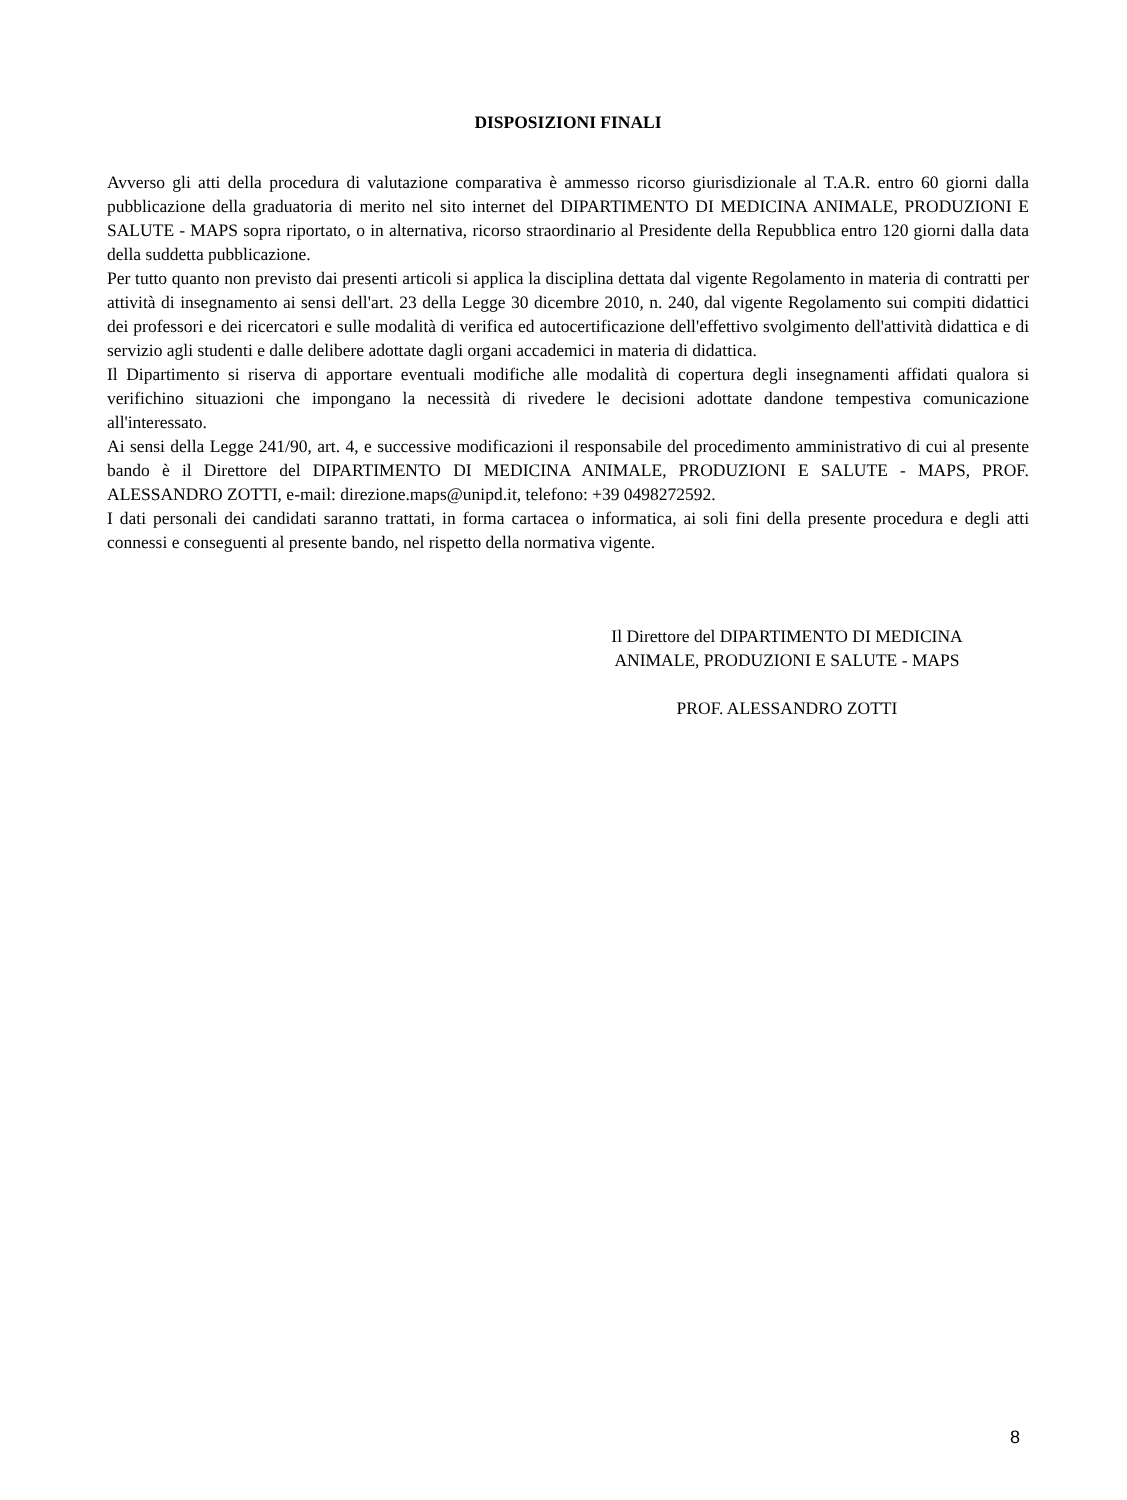DISPOSIZIONI FINALI
Avverso gli atti della procedura di valutazione comparativa è ammesso ricorso giurisdizionale al T.A.R. entro 60 giorni dalla pubblicazione della graduatoria di merito nel sito internet del DIPARTIMENTO DI MEDICINA ANIMALE, PRODUZIONI E SALUTE - MAPS sopra riportato, o in alternativa, ricorso straordinario al Presidente della Repubblica entro 120 giorni dalla data della suddetta pubblicazione.
Per tutto quanto non previsto dai presenti articoli si applica la disciplina dettata dal vigente Regolamento in materia di contratti per attività di insegnamento ai sensi dell'art. 23 della Legge 30 dicembre 2010, n. 240, dal vigente Regolamento sui compiti didattici dei professori e dei ricercatori e sulle modalità di verifica ed autocertificazione dell'effettivo svolgimento dell'attività didattica e di servizio agli studenti e dalle delibere adottate dagli organi accademici in materia di didattica.
Il Dipartimento si riserva di apportare eventuali modifiche alle modalità di copertura degli insegnamenti affidati qualora si verifichino situazioni che impongano la necessità di rivedere le decisioni adottate dandone tempestiva comunicazione all'interessato.
Ai sensi della Legge 241/90, art. 4, e successive modificazioni il responsabile del procedimento amministrativo di cui al presente bando è il Direttore del DIPARTIMENTO DI MEDICINA ANIMALE, PRODUZIONI E SALUTE - MAPS, PROF. ALESSANDRO ZOTTI, e-mail: direzione.maps@unipd.it, telefono: +39 0498272592.
I dati personali dei candidati saranno trattati, in forma cartacea o informatica, ai soli fini della presente procedura e degli atti connessi e conseguenti al presente bando, nel rispetto della normativa vigente.
Il Direttore del DIPARTIMENTO DI MEDICINA ANIMALE, PRODUZIONI E SALUTE - MAPS
PROF. ALESSANDRO ZOTTI
8